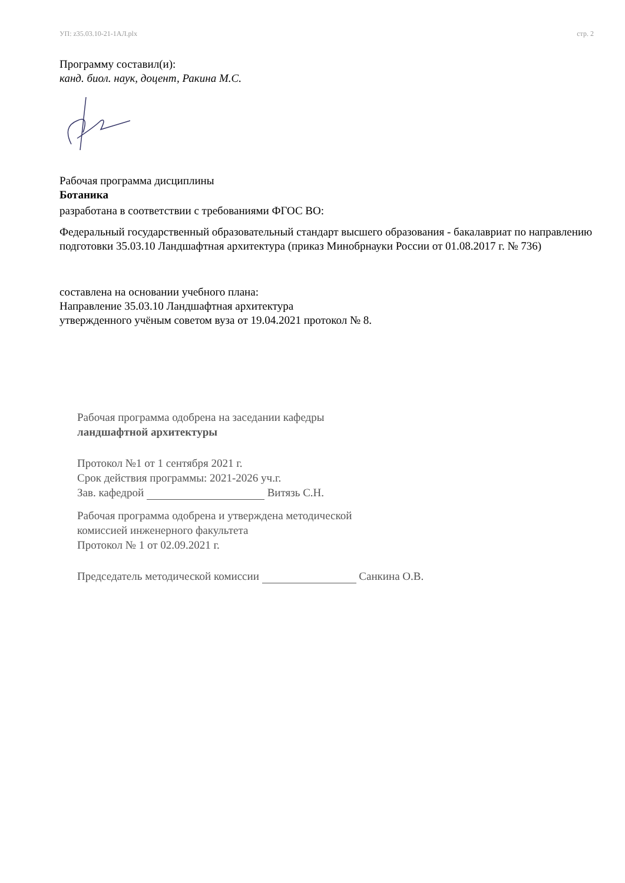УП: z35.03.10-21-1АЛ.plx стр. 2
Программу составил(и):
канд. биол. наук, доцент, Ракина М.С.
Рабочая программа дисциплины
Ботаника
разработана в соответствии с требованиями ФГОС ВО:
Федеральный государственный образовательный стандарт высшего образования - бакалавриат по направлению подготовки 35.03.10 Ландшафтная архитектура (приказ Минобрнауки России от 01.08.2017 г. № 736)
составлена на основании учебного плана:
Направление 35.03.10 Ландшафтная архитектура
утвержденного учёным советом вуза от 19.04.2021 протокол № 8.
Рабочая программа одобрена на заседании кафедры
ландшафтной архитектуры
Протокол №1 от 1 сентября 2021 г.
Срок действия программы: 2021-2026 уч.г.
Зав. кафедрой Витязь С.Н.
Рабочая программа одобрена и утверждена методической
комиссией инженерного факультета
Протокол № 1 от 02.09.2021 г.
Председатель методической комиссии Санкина О.В.